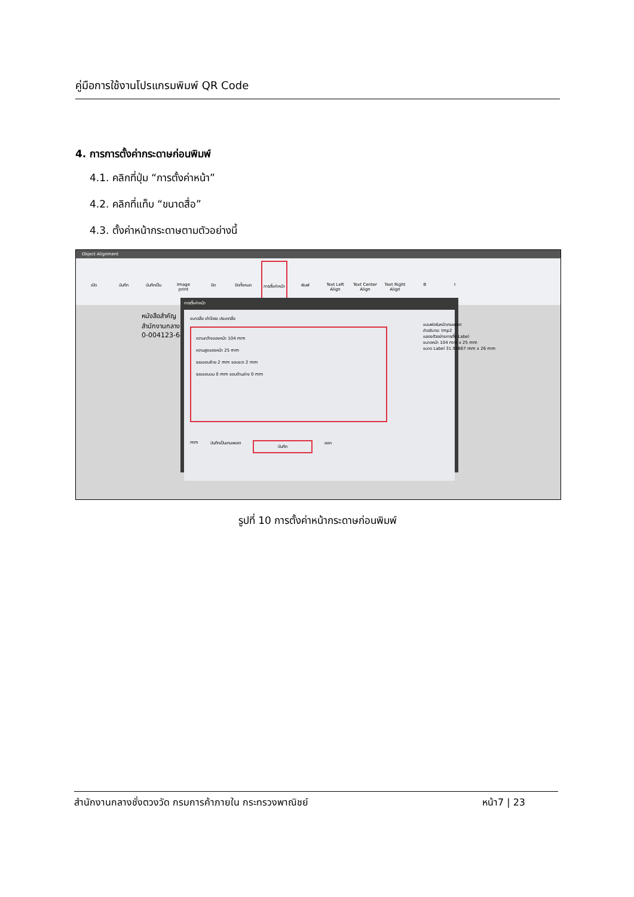คู่มือการใช้งานโปรแกรมพิมพ์ QR Code
4. การการตั้งค่ากระดาษก่อนพิมพ์
4.1. คลิกที่ปุ่ม “การตั้งค่าหน้า”
4.2. คลิกที่แท็บ “ขนาดสื่อ”
4.3. ตั้งค่าหน้ากระดาษตามตัวอย่างนี้
Object Alignment
เปิด บันทึก บันทึกเป็น Image print ปิด ปิดทั้งหมด การตั้งค่าหน้า พิมพ์ Text Left Align Text Center Align Text Right Align B I
หนังสือสำคัญ
สำนักงานกลาง
0-004123-6-1011
การตั้งค่าหน้า
ขนาดสื่อ เค้าโครง ประเภทสื่อ
ความกว้างของหน้า 104 mm
ความสูงของหน้า 25 mm
ระยะขอบซ้าย 2 mm ขอบขวา 2 mm
ระยะขอบบน 0 mm ขอบด้านล่าง 0 mm
แบบฟอร์มหน้าเทมเพลต
คำอธิบาย: Imp2
แสดงตัวอย่างการตั้ง Label
ขนาดหน้า 104 mm x 25 mm
ขนาด Label 31.91667 mm x 26 mm
mm บันทึกเป็นเทมเพลต บันทึก ออก
รูปที่ 10 การตั้งค่าหน้ากระดาษก่อนพิมพ์
สำนักงานกลางชั่งตวงวัด กรมการค้าภายใน กระทรวงพาณิชย์ หน้า7 | 23